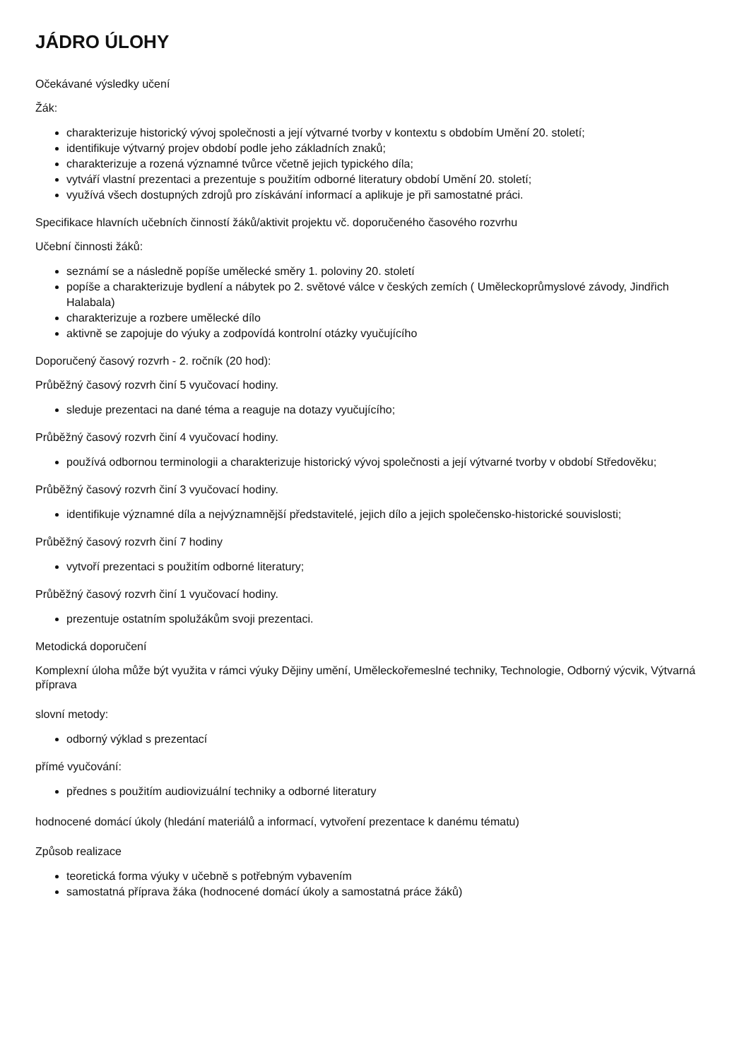JÁDRO ÚLOHY
Očekávané výsledky učení
Žák:
charakterizuje historický vývoj společnosti a její výtvarné tvorby v kontextu s obdobím Umění 20. století;
identifikuje výtvarný projev období podle jeho základních znaků;
charakterizuje a rozená významné tvůrce včetně jejich typického díla;
vytváří vlastní prezentaci a prezentuje s použitím odborné literatury období Umění 20. století;
využívá všech dostupných zdrojů pro získávání informací a aplikuje je při samostatné práci.
Specifikace hlavních učebních činností žáků/aktivit projektu vč. doporučeného časového rozvrhu
Učební činnosti žáků:
seznámí se a následně popíše umělecké směry 1. poloviny 20. století
popíše a charakterizuje bydlení a nábytek po 2. světové válce v českých zemích ( Uměleckoprůmyslové závody, Jindřich Halabala)
charakterizuje a rozbere umělecké dílo
aktivně se zapojuje do výuky a zodpovídá kontrolní otázky vyučujícího
Doporučený časový rozvrh - 2. ročník (20 hod):
Průběžný časový rozvrh činí 5 vyučovací hodiny.
sleduje prezentaci na dané téma a reaguje na dotazy vyučujícího;
Průběžný časový rozvrh činí 4 vyučovací hodiny.
používá odbornou terminologii a charakterizuje historický vývoj společnosti a její výtvarné tvorby v období Středověku;
Průběžný časový rozvrh činí 3 vyučovací hodiny.
identifikuje významné díla a nejvýznamnější představitelé, jejich dílo a jejich společensko-historické souvislosti;
Průběžný časový rozvrh činí 7 hodiny
vytvoří prezentaci s použitím odborné literatury;
Průběžný časový rozvrh činí 1 vyučovací hodiny.
prezentuje ostatním spolužákům svoji prezentaci.
Metodická doporučení
Komplexní úloha může být využita v rámci výuky Dějiny umění, Uměleckořemeslné techniky, Technologie, Odborný výcvik, Výtvarná příprava
slovní metody:
odborný výklad s prezentací
přímé vyučování:
přednes s použitím audiovizuální techniky a odborné literatury
hodnocené domácí úkoly (hledání materiálů a informací, vytvoření prezentace k danému tématu)
Způsob realizace
teoretická forma výuky v učebně s potřebným vybavením
samostatná příprava žáka (hodnocené domácí úkoly a samostatná práce žáků)